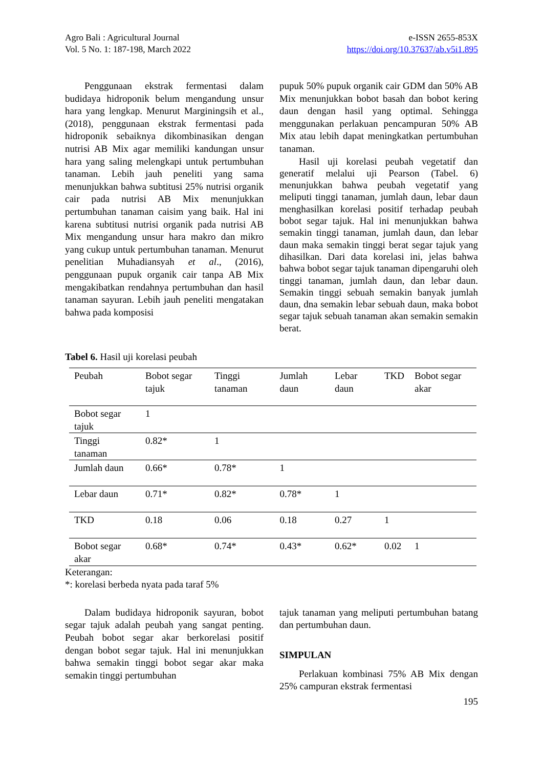Agro Bali : Agricultural Journal
Vol. 5 No. 1: 187-198, March 2022
e-ISSN 2655-853X
https://doi.org/10.37637/ab.v5i1.895
Penggunaan ekstrak fermentasi dalam budidaya hidroponik belum mengandung unsur hara yang lengkap. Menurut Marginingsih et al., (2018), penggunaan ekstrak fermentasi pada hidroponik sebaiknya dikombinasikan dengan nutrisi AB Mix agar memiliki kandungan unsur hara yang saling melengkapi untuk pertumbuhan tanaman. Lebih jauh peneliti yang sama menunjukkan bahwa subtitusi 25% nutrisi organik cair pada nutrisi AB Mix menunjukkan pertumbuhan tanaman caisim yang baik. Hal ini karena subtitusi nutrisi organik pada nutrisi AB Mix mengandung unsur hara makro dan mikro yang cukup untuk pertumbuhan tanaman. Menurut penelitian Muhadiansyah et al., (2016), penggunaan pupuk organik cair tanpa AB Mix mengakibatkan rendahnya pertumbuhan dan hasil tanaman sayuran. Lebih jauh peneliti mengatakan bahwa pada komposisi
pupuk 50% pupuk organik cair GDM dan 50% AB Mix menunjukkan bobot basah dan bobot kering daun dengan hasil yang optimal. Sehingga menggunakan perlakuan pencampuran 50% AB Mix atau lebih dapat meningkatkan pertumbuhan tanaman.
Hasil uji korelasi peubah vegetatif dan generatif melalui uji Pearson (Tabel. 6) menunjukkan bahwa peubah vegetatif yang meliputi tinggi tanaman, jumlah daun, lebar daun menghasilkan korelasi positif terhadap peubah bobot segar tajuk. Hal ini menunjukkan bahwa semakin tinggi tanaman, jumlah daun, dan lebar daun maka semakin tinggi berat segar tajuk yang dihasilkan. Dari data korelasi ini, jelas bahwa bahwa bobot segar tajuk tanaman dipengaruhi oleh tinggi tanaman, jumlah daun, dan lebar daun. Semakin tinggi sebuah semakin banyak jumlah daun, dna semakin lebar sebuah daun, maka bobot segar tajuk sebuah tanaman akan semakin semakin berat.
Tabel 6. Hasil uji korelasi peubah
| Peubah | Bobot segar tajuk | Tinggi tanaman | Jumlah daun | Lebar daun | TKD | Bobot segar akar |
| --- | --- | --- | --- | --- | --- | --- |
| Bobot segar tajuk | 1 | | | | | |
| Tinggi tanaman | 0.82* | 1 | | | | |
| Jumlah daun | 0.66* | 0.78* | 1 | | | |
| Lebar daun | 0.71* | 0.82* | 0.78* | 1 | | |
| TKD | 0.18 | 0.06 | 0.18 | 0.27 | 1 | |
| Bobot segar akar | 0.68* | 0.74* | 0.43* | 0.62* | 0.02 | 1 |
Keterangan:
*: korelasi berbeda nyata pada taraf 5%
Dalam budidaya hidroponik sayuran, bobot segar tajuk adalah peubah yang sangat penting. Peubah bobot segar akar berkorelasi positif dengan bobot segar tajuk. Hal ini menunjukkan bahwa semakin tinggi bobot segar akar maka semakin tinggi pertumbuhan
tajuk tanaman yang meliputi pertumbuhan batang dan pertumbuhan daun.
SIMPULAN
Perlakuan kombinasi 75% AB Mix dengan 25% campuran ekstrak fermentasi
195